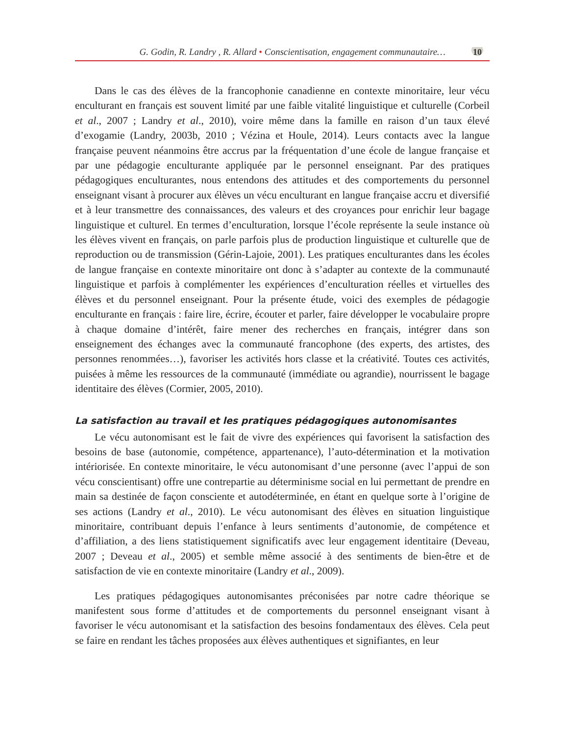G. Godin, R. Landry , R. Allard • Conscientisation, engagement communautaire… 10
Dans le cas des élèves de la francophonie canadienne en contexte minoritaire, leur vécu enculturant en français est souvent limité par une faible vitalité linguistique et culturelle (Corbeil et al., 2007 ; Landry et al., 2010), voire même dans la famille en raison d’un taux élevé d’exogamie (Landry, 2003b, 2010 ; Vézina et Houle, 2014). Leurs contacts avec la langue française peuvent néanmoins être accrus par la fréquentation d’une école de langue française et par une pédagogie enculturante appliquée par le personnel enseignant. Par des pratiques pédagogiques enculturantes, nous entendons des attitudes et des comportements du personnel enseignant visant à procurer aux élèves un vécu enculturant en langue française accru et diversifié et à leur transmettre des connaissances, des valeurs et des croyances pour enrichir leur bagage linguistique et culturel. En termes d’enculturation, lorsque l’école représente la seule instance où les élèves vivent en français, on parle parfois plus de production linguistique et culturelle que de reproduction ou de transmission (Gérin-Lajoie, 2001). Les pratiques enculturantes dans les écoles de langue française en contexte minoritaire ont donc à s’adapter au contexte de la communauté linguistique et parfois à complémenter les expériences d’enculturation réelles et virtuelles des élèves et du personnel enseignant. Pour la présente étude, voici des exemples de pédagogie enculturante en français : faire lire, écrire, écouter et parler, faire développer le vocabulaire propre à chaque domaine d’intérêt, faire mener des recherches en français, intégrer dans son enseignement des échanges avec la communauté francophone (des experts, des artistes, des personnes renommées…), favoriser les activités hors classe et la créativité. Toutes ces activités, puisées à même les ressources de la communauté (immédiate ou agrandie), nourrissent le bagage identitaire des élèves (Cormier, 2005, 2010).
La satisfaction au travail et les pratiques pédagogiques autonomisantes
Le vécu autonomisant est le fait de vivre des expériences qui favorisent la satisfaction des besoins de base (autonomie, compétence, appartenance), l’auto-détermination et la motivation intériorisée. En contexte minoritaire, le vécu autonomisant d’une personne (avec l’appui de son vécu conscientisant) offre une contrepartie au déterminisme social en lui permettant de prendre en main sa destinée de façon consciente et autodéterminée, en étant en quelque sorte à l’origine de ses actions (Landry et al., 2010). Le vécu autonomisant des élèves en situation linguistique minoritaire, contribuant depuis l’enfance à leurs sentiments d’autonomie, de compétence et d’affiliation, a des liens statistiquement significatifs avec leur engagement identitaire (Deveau, 2007 ; Deveau et al., 2005) et semble même associé à des sentiments de bien-être et de satisfaction de vie en contexte minoritaire (Landry et al., 2009).
Les pratiques pédagogiques autonomisantes préconisées par notre cadre théorique se manifestent sous forme d’attitudes et de comportements du personnel enseignant visant à favoriser le vécu autonomisant et la satisfaction des besoins fondamentaux des élèves. Cela peut se faire en rendant les tâches proposées aux élèves authentiques et signifiantes, en leur